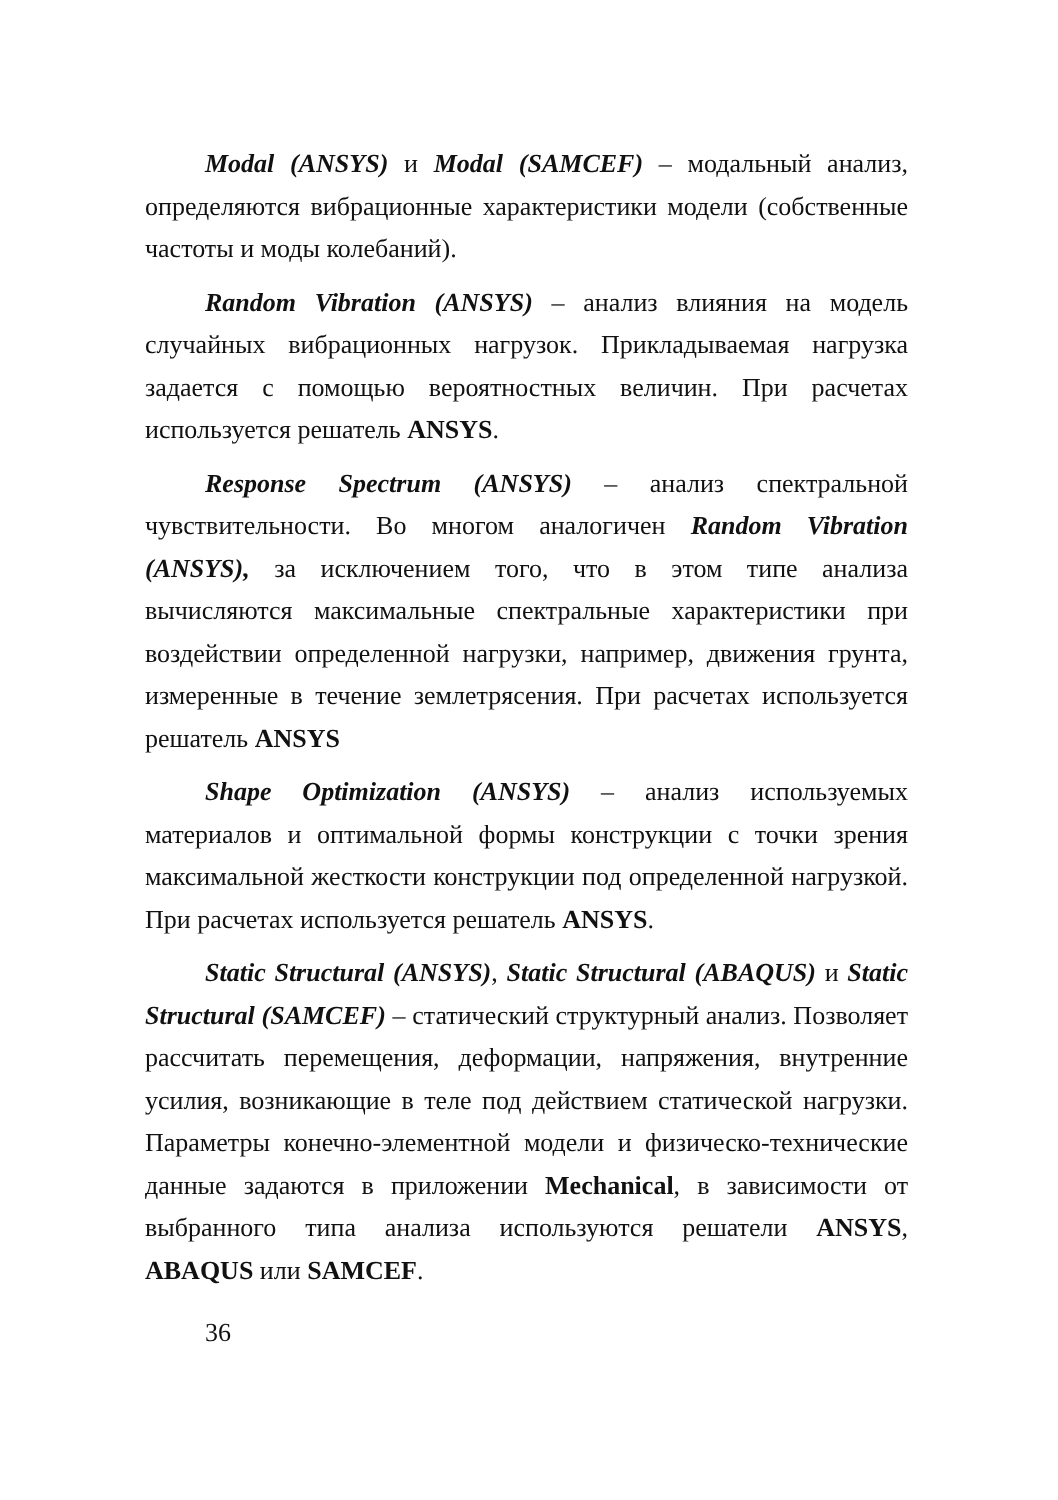Modal (ANSYS) и Modal (SAMCEF) – модальный анализ, определяются вибрационные характеристики модели (собственные частоты и моды колебаний).
Random Vibration (ANSYS) – анализ влияния на модель случайных вибрационных нагрузок. Прикладываемая нагрузка задается с помощью вероятностных величин. При расчетах используется решатель ANSYS.
Response Spectrum (ANSYS) – анализ спектральной чувствительности. Во многом аналогичен Random Vibration (ANSYS), за исключением того, что в этом типе анализа вычисляются максимальные спектральные характеристики при воздействии определенной нагрузки, например, движения грунта, измеренные в течение землетрясения. При расчетах используется решатель ANSYS
Shape Optimization (ANSYS) – анализ используемых материалов и оптимальной формы конструкции с точки зрения максимальной жесткости конструкции под определенной нагрузкой. При расчетах используется решатель ANSYS.
Static Structural (ANSYS), Static Structural (ABAQUS) и Static Structural (SAMCEF) – статический структурный анализ. Позволяет рассчитать перемещения, деформации, напряжения, внутренние усилия, возникающие в теле под действием статической нагрузки. Параметры конечно-элементной модели и физическо-технические данные задаются в приложении Mechanical, в зависимости от выбранного типа анализа используются решатели ANSYS, ABAQUS или SAMCEF.
36